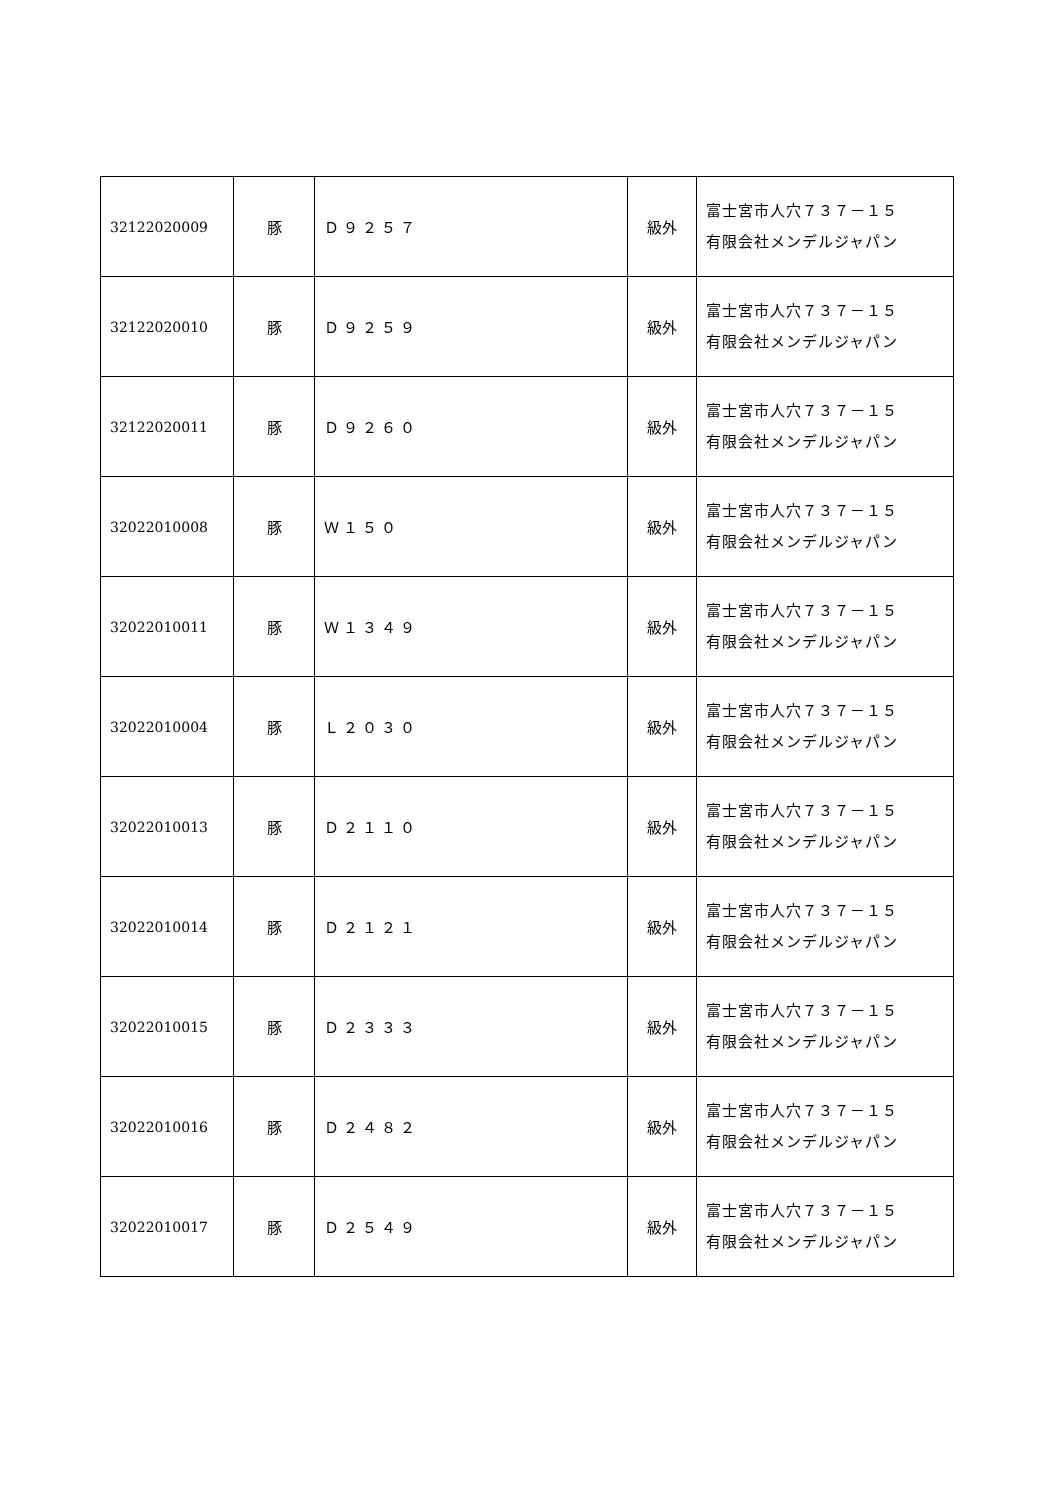| 32122020009 | 豚 | Ｄ９２５７ | 級外 | 富士宮市人穴７３７－１５ 有限会社メンデルジャパン |
| 32122020010 | 豚 | Ｄ９２５９ | 級外 | 富士宮市人穴７３７－１５ 有限会社メンデルジャパン |
| 32122020011 | 豚 | Ｄ９２６０ | 級外 | 富士宮市人穴７３７－１５ 有限会社メンデルジャパン |
| 32022010008 | 豚 | Ｗ１５０ | 級外 | 富士宮市人穴７３７－１５ 有限会社メンデルジャパン |
| 32022010011 | 豚 | Ｗ１３４９ | 級外 | 富士宮市人穴７３７－１５ 有限会社メンデルジャパン |
| 32022010004 | 豚 | Ｌ２０３０ | 級外 | 富士宮市人穴７３７－１５ 有限会社メンデルジャパン |
| 32022010013 | 豚 | Ｄ２１１０ | 級外 | 富士宮市人穴７３７－１５ 有限会社メンデルジャパン |
| 32022010014 | 豚 | Ｄ２１２１ | 級外 | 富士宮市人穴７３７－１５ 有限会社メンデルジャパン |
| 32022010015 | 豚 | Ｄ２３３３ | 級外 | 富士宮市人穴７３７－１５ 有限会社メンデルジャパン |
| 32022010016 | 豚 | Ｄ２４８２ | 級外 | 富士宮市人穴７３７－１５ 有限会社メンデルジャパン |
| 32022010017 | 豚 | Ｄ２５４９ | 級外 | 富士宮市人穴７３７－１５ 有限会社メンデルジャパン |